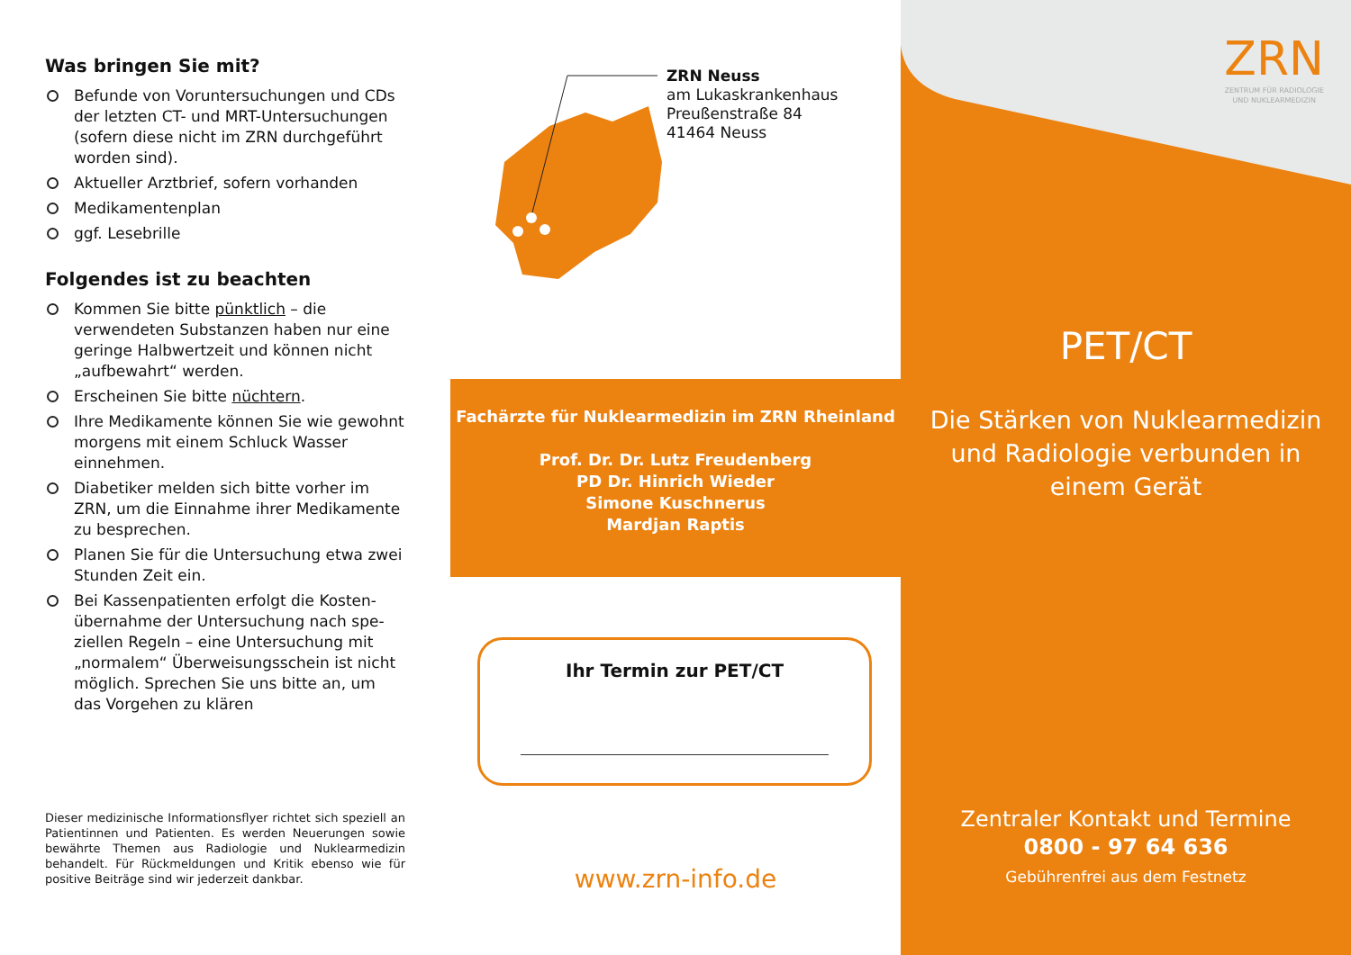Was bringen Sie mit?
Befunde von Voruntersuchungen und CDs der letzten CT- und MRT-Untersuchungen (sofern diese nicht im ZRN durchgeführt worden sind).
Aktueller Arztbrief, sofern vorhanden
Medikamentenplan
ggf. Lesebrille
Folgendes ist zu beachten
Kommen Sie bitte pünktlich – die verwendeten Substanzen haben nur eine geringe Halbwertzeit und können nicht „aufbewahrt“ werden.
Erscheinen Sie bitte nüchtern.
Ihre Medikamente können Sie wie gewohnt morgens mit einem Schluck Wasser einnehmen.
Diabetiker melden sich bitte vorher im ZRN, um die Einnahme ihrer Medikamente zu besprechen.
Planen Sie für die Untersuchung etwa zwei Stunden Zeit ein.
Bei Kassenpatienten erfolgt die Kosten­übernahme der Untersuchung nach spe­ziellen Regeln – eine Untersuchung mit „normalem“ Überweisungsschein ist nicht möglich. Sprechen Sie uns bitte an, um das Vorgehen zu klären
Dieser medizinische Informationsflyer richtet sich speziell an Patientinnen und Patienten. Es werden Neuerungen sowie bewährte Themen aus Radiologie und Nuklearmedizin behandelt. Für Rückmeldungen und Kritik ebenso wie für positive Beiträge sind wir jederzeit dankbar.
ZRN Neuss
am Lukaskrankenhaus
Preußenstraße 84
41464 Neuss
Fachärzte für Nuklearmedizin im ZRN Rheinland
Prof. Dr. Dr. Lutz Freudenberg
PD Dr. Hinrich Wieder
Simone Kuschnerus
Mardjan Raptis
Ihr Termin zur PET/CT
www.zrn-info.de
ZRN
ZENTRUM FÜR RADIOLOGIE
UND NUKLEARMEDIZIN
PET/CT
Die Stärken von Nuklearmedizin
und Radiologie verbunden in
einem Gerät
Zentraler Kontakt und Termine
0800 - 97 64 636
Gebührenfrei aus dem Festnetz